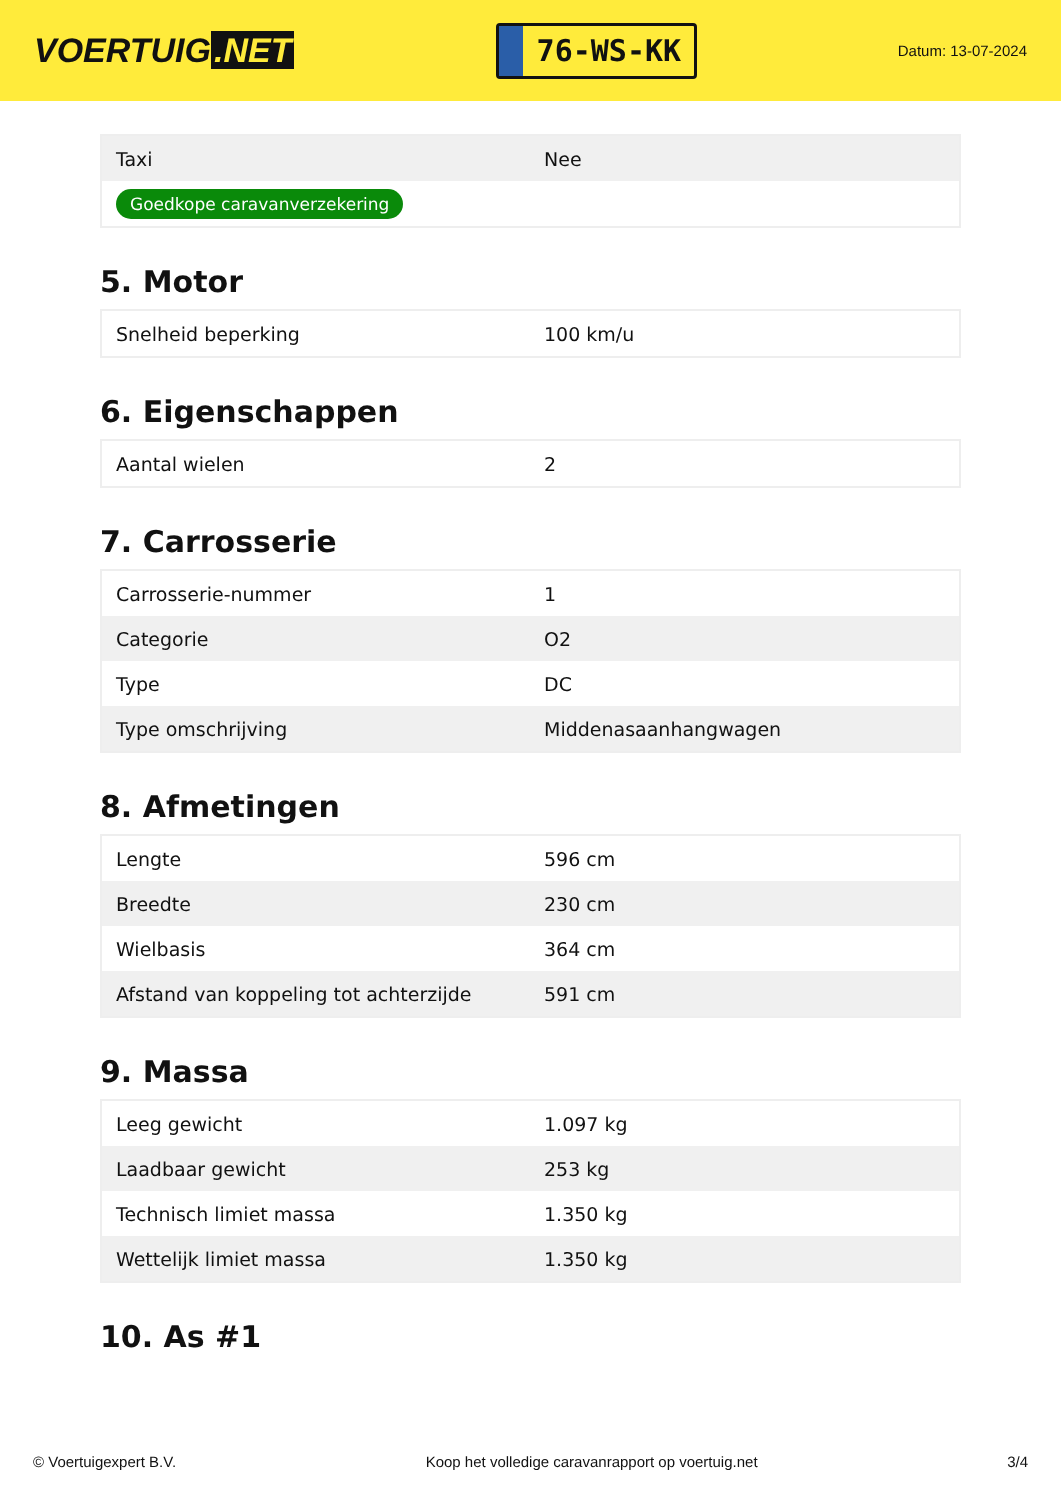VOERTUIG.NET
76-WS-KK
Datum: 13-07-2024
| Taxi | Nee |
| Goedkope caravanverzekering | |
5. Motor
| Snelheid beperking | 100 km/u |
6. Eigenschappen
| Aantal wielen | 2 |
7. Carrosserie
| Carrosserie-nummer | 1 |
| Categorie | O2 |
| Type | DC |
| Type omschrijving | Middenasaanhangwagen |
8. Afmetingen
| Lengte | 596 cm |
| Breedte | 230 cm |
| Wielbasis | 364 cm |
| Afstand van koppeling tot achterzijde | 591 cm |
9. Massa
| Leeg gewicht | 1.097 kg |
| Laadbaar gewicht | 253 kg |
| Technisch limiet massa | 1.350 kg |
| Wettelijk limiet massa | 1.350 kg |
10. As #1
© Voertuigexpert B.V. Koop het volledige caravanrapport op voertuig.net 3/4